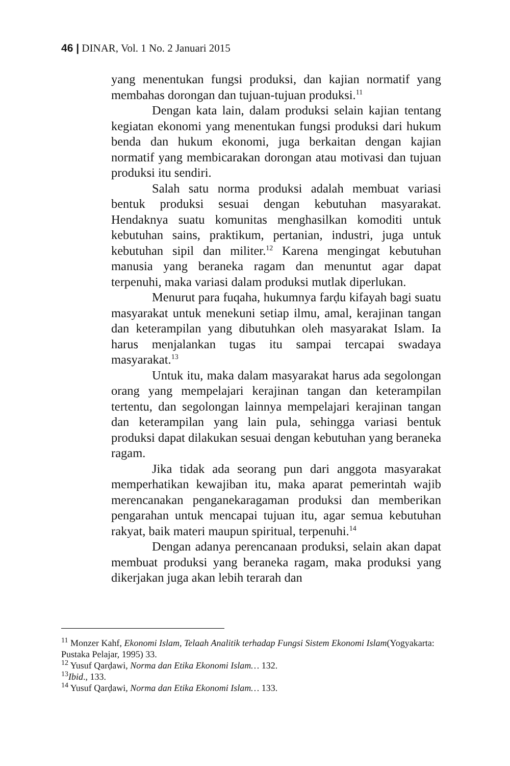46 | DINAR, Vol. 1 No. 2 Januari 2015
yang menentukan fungsi produksi, dan kajian normatif yang membahas dorongan dan tujuan-tujuan produksi.<sup>11</sup>
Dengan kata lain, dalam produksi selain kajian tentang kegiatan ekonomi yang menentukan fungsi produksi dari hukum benda dan hukum ekonomi, juga berkaitan dengan kajian normatif yang membicarakan dorongan atau motivasi dan tujuan produksi itu sendiri.
Salah satu norma produksi adalah membuat variasi bentuk produksi sesuai dengan kebutuhan masyarakat. Hendaknya suatu komunitas menghasilkan komoditi untuk kebutuhan sains, praktikum, pertanian, industri, juga untuk kebutuhan sipil dan militer.<sup>12</sup> Karena mengingat kebutuhan manusia yang beraneka ragam dan menuntut agar dapat terpenuhi, maka variasi dalam produksi mutlak diperlukan.
Menurut para fuqaha, hukumnya farḍu kifayah bagi suatu masyarakat untuk menekuni setiap ilmu, amal, kerajinan tangan dan keterampilan yang dibutuhkan oleh masyarakat Islam. Ia harus menjalankan tugas itu sampai tercapai swadaya masyarakat.<sup>13</sup>
Untuk itu, maka dalam masyarakat harus ada segolongan orang yang mempelajari kerajinan tangan dan keterampilan tertentu, dan segolongan lainnya mempelajari kerajinan tangan dan keterampilan yang lain pula, sehingga variasi bentuk produksi dapat dilakukan sesuai dengan kebutuhan yang beraneka ragam.
Jika tidak ada seorang pun dari anggota masyarakat memperhatikan kewajiban itu, maka aparat pemerintah wajib merencanakan penganekaragaman produksi dan memberikan pengarahan untuk mencapai tujuan itu, agar semua kebutuhan rakyat, baik materi maupun spiritual, terpenuhi.<sup>14</sup>
Dengan adanya perencanaan produksi, selain akan dapat membuat produksi yang beraneka ragam, maka produksi yang dikerjakan juga akan lebih terarah dan
<sup>11</sup> Monzer Kahf, Ekonomi Islam, Telaah Analitik terhadap Fungsi Sistem Ekonomi Islam(Yogyakarta: Pustaka Pelajar, 1995) 33.
<sup>12</sup> Yusuf Qarḍawi, Norma dan Etika Ekonomi Islam… 132.
<sup>13</sup> Ibid., 133.
<sup>14</sup> Yusuf Qarḍawi, Norma dan Etika Ekonomi Islam… 133.